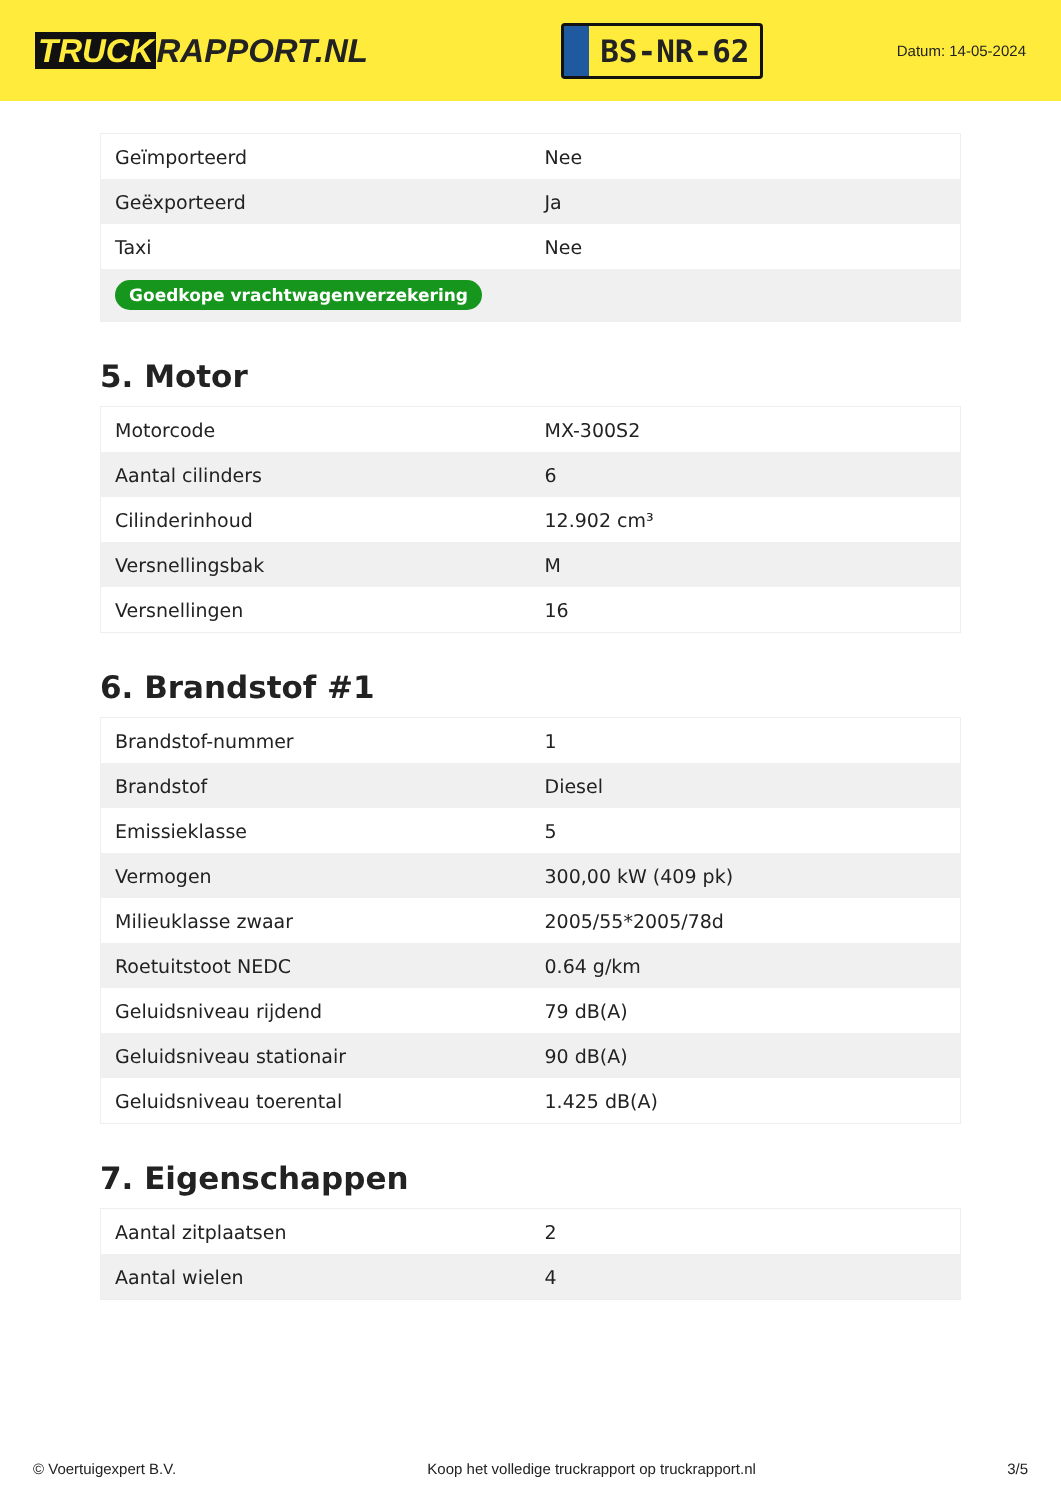TRUCK RAPPORT.NL
BS-NR-62
Datum: 14-05-2024
| Geïmporteerd | Nee |
| Geëxporteerd | Ja |
| Taxi | Nee |
| Goedkope vrachtwagenverzekering | |
5. Motor
| Motorcode | MX-300S2 |
| Aantal cilinders | 6 |
| Cilinderinhoud | 12.902 cm³ |
| Versnellingsbak | M |
| Versnellingen | 16 |
6. Brandstof #1
| Brandstof-nummer | 1 |
| Brandstof | Diesel |
| Emissieklasse | 5 |
| Vermogen | 300,00 kW (409 pk) |
| Milieuklasse zwaar | 2005/55*2005/78d |
| Roetuitstoot NEDC | 0.64 g/km |
| Geluidsniveau rijdend | 79 dB(A) |
| Geluidsniveau stationair | 90 dB(A) |
| Geluidsniveau toerental | 1.425 dB(A) |
7. Eigenschappen
| Aantal zitplaatsen | 2 |
| Aantal wielen | 4 |
© Voertuigexpert B.V. Koop het volledige truckrapport op truckrapport.nl 3/5